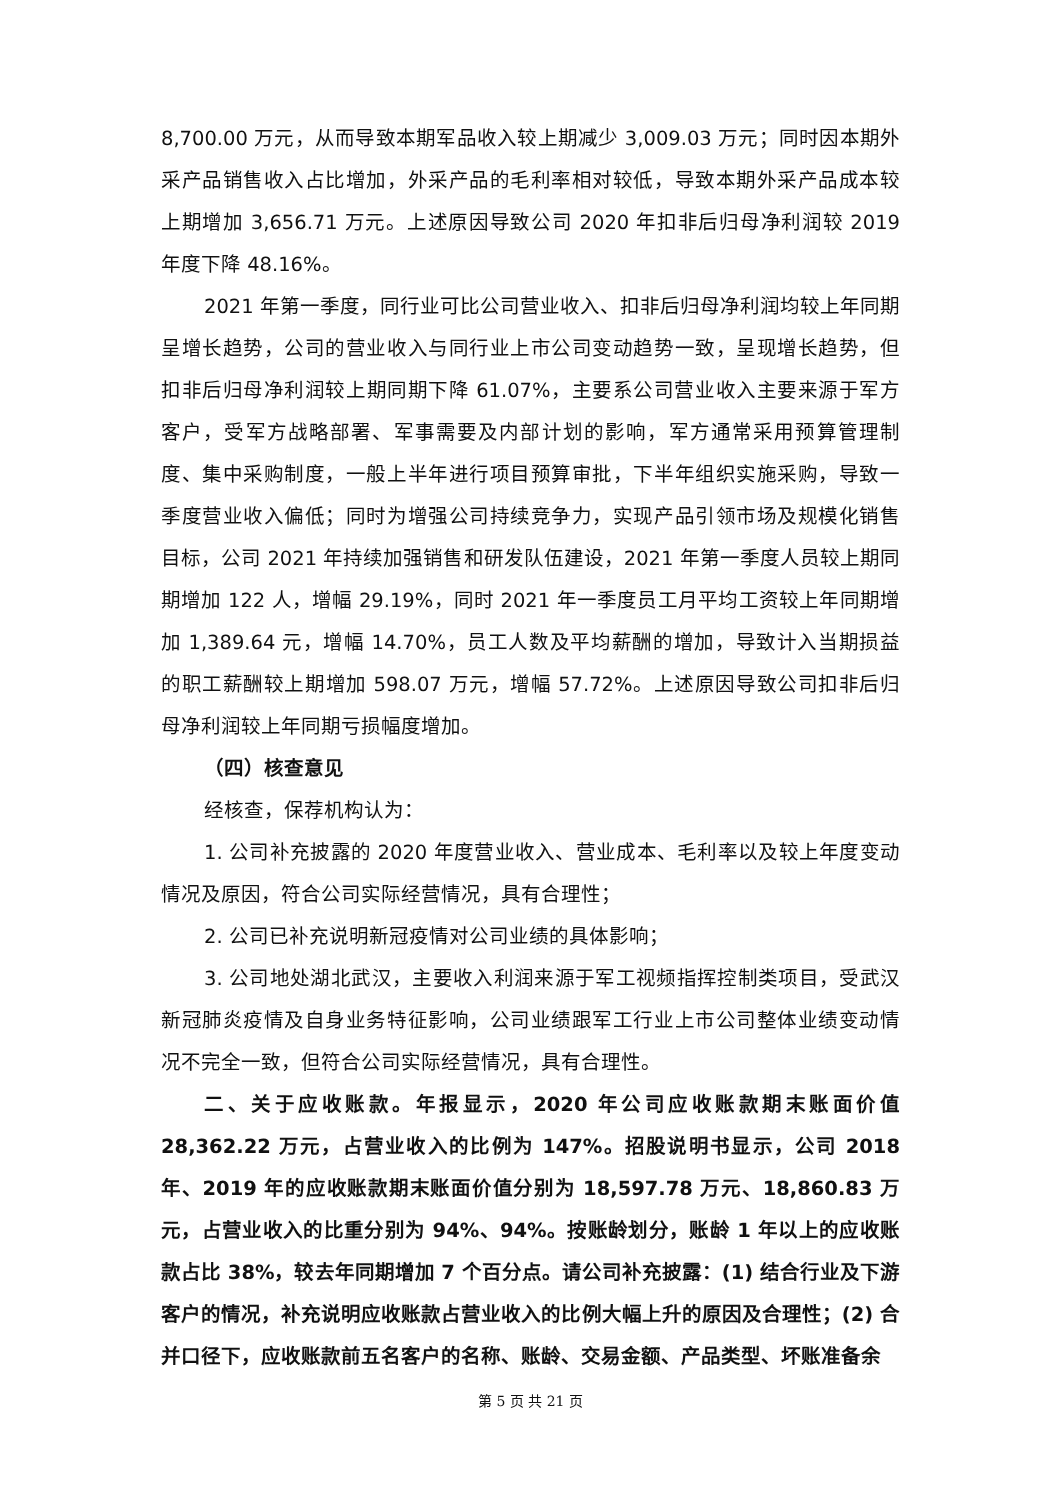8,700.00 万元，从而导致本期军品收入较上期减少 3,009.03 万元；同时因本期外采产品销售收入占比增加，外采产品的毛利率相对较低，导致本期外采产品成本较上期增加 3,656.71 万元。上述原因导致公司 2020 年扣非后归母净利润较 2019 年度下降 48.16%。
2021 年第一季度，同行业可比公司营业收入、扣非后归母净利润均较上年同期呈增长趋势，公司的营业收入与同行业上市公司变动趋势一致，呈现增长趋势，但扣非后归母净利润较上期同期下降 61.07%，主要系公司营业收入主要来源于军方客户，受军方战略部署、军事需要及内部计划的影响，军方通常采用预算管理制度、集中采购制度，一般上半年进行项目预算审批，下半年组织实施采购，导致一季度营业收入偏低；同时为增强公司持续竞争力，实现产品引领市场及规模化销售目标，公司 2021 年持续加强销售和研发队伍建设，2021 年第一季度人员较上期同期增加 122 人，增幅 29.19%，同时 2021 年一季度员工月平均工资较上年同期增加 1,389.64 元，增幅 14.70%，员工人数及平均薪酬的增加，导致计入当期损益的职工薪酬较上期增加 598.07 万元，增幅 57.72%。上述原因导致公司扣非后归母净利润较上年同期亏损幅度增加。
（四）核查意见
经核查，保荐机构认为：
1. 公司补充披露的 2020 年度营业收入、营业成本、毛利率以及较上年度变动情况及原因，符合公司实际经营情况，具有合理性；
2. 公司已补充说明新冠疫情对公司业绩的具体影响；
3. 公司地处湖北武汉，主要收入利润来源于军工视频指挥控制类项目，受武汉新冠肺炎疫情及自身业务特征影响，公司业绩跟军工行业上市公司整体业绩变动情况不完全一致，但符合公司实际经营情况，具有合理性。
二、关于应收账款。年报显示，2020 年公司应收账款期末账面价值 28,362.22 万元，占营业收入的比例为 147%。招股说明书显示，公司 2018 年、2019 年的应收账款期末账面价值分别为 18,597.78 万元、18,860.83 万元，占营业收入的比重分别为 94%、94%。按账龄划分，账龄 1 年以上的应收账款占比 38%，较去年同期增加 7 个百分点。请公司补充披露：(1) 结合行业及下游客户的情况，补充说明应收账款占营业收入的比例大幅上升的原因及合理性；(2) 合并口径下，应收账款前五名客户的名称、账龄、交易金额、产品类型、坏账准备余
第 5 页 共 21 页